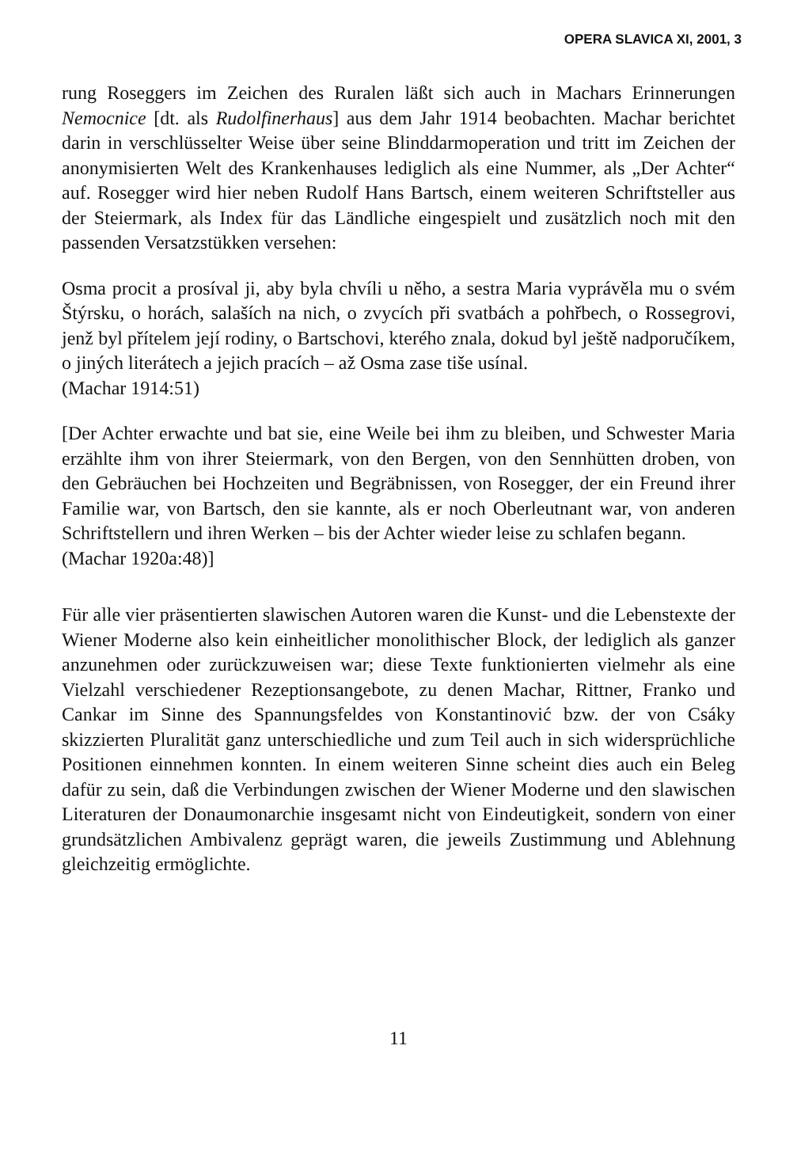OPERA SLAVICA XI, 2001, 3
rung Roseggers im Zeichen des Ruralen läßt sich auch in Machars Erinnerungen Nemocnice [dt. als Rudolfinerhaus] aus dem Jahr 1914 beobachten. Machar berichtet darin in verschlüsselter Weise über seine Blinddarmoperation und tritt im Zeichen der anonymisierten Welt des Krankenhauses lediglich als eine Nummer, als „Der Achter“ auf. Rosegger wird hier neben Rudolf Hans Bartsch, einem weiteren Schriftsteller aus der Steiermark, als Index für das Ländliche eingespielt und zusätzlich noch mit den passenden Versatzstükken versehen:
Osma procit a prosíval ji, aby byla chvíli u něho, a sestra Maria vyprávěla mu o svém Štýrsku, o horách, salaších na nich, o zvycích při svatbách a pohřbech, o Rossegrovi, jenž byl přítelem její rodiny, o Bartschovi, kterého znala, dokud byl ještě nadporučíkem, o jiných literátech a jejich pracích – až Osma zase tiše usínal.
(Machar 1914:51)
[Der Achter erwachte und bat sie, eine Weile bei ihm zu bleiben, und Schwester Maria erzählte ihm von ihrer Steiermark, von den Bergen, von den Sennhütten droben, von den Gebräuchen bei Hochzeiten und Begräbnissen, von Rosegger, der ein Freund ihrer Familie war, von Bartsch, den sie kannte, als er noch Oberleutnant war, von anderen Schriftstellern und ihren Werken – bis der Achter wieder leise zu schlafen begann.
(Machar 1920a:48)]
Für alle vier präsentierten slawischen Autoren waren die Kunst- und die Lebenstexte der Wiener Moderne also kein einheitlicher monolithischer Block, der lediglich als ganzer anzunehmen oder zurückzuweisen war; diese Texte funktionierten vielmehr als eine Vielzahl verschiedener Rezeptionsangebote, zu denen Machar, Rittner, Franko und Cankar im Sinne des Spannungsfeldes von Konstantinović bzw. der von Csáky skizzierten Pluralität ganz unterschiedliche und zum Teil auch in sich widersprüchliche Positionen einnehmen konnten. In einem weiteren Sinne scheint dies auch ein Beleg dafür zu sein, daß die Verbindungen zwischen der Wiener Moderne und den slawischen Literaturen der Donaumonarchie insgesamt nicht von Eindeutigkeit, sondern von einer grundsätzlichen Ambivalenz geprägt waren, die jeweils Zustimmung und Ablehnung gleichzeitig ermöglichte.
11